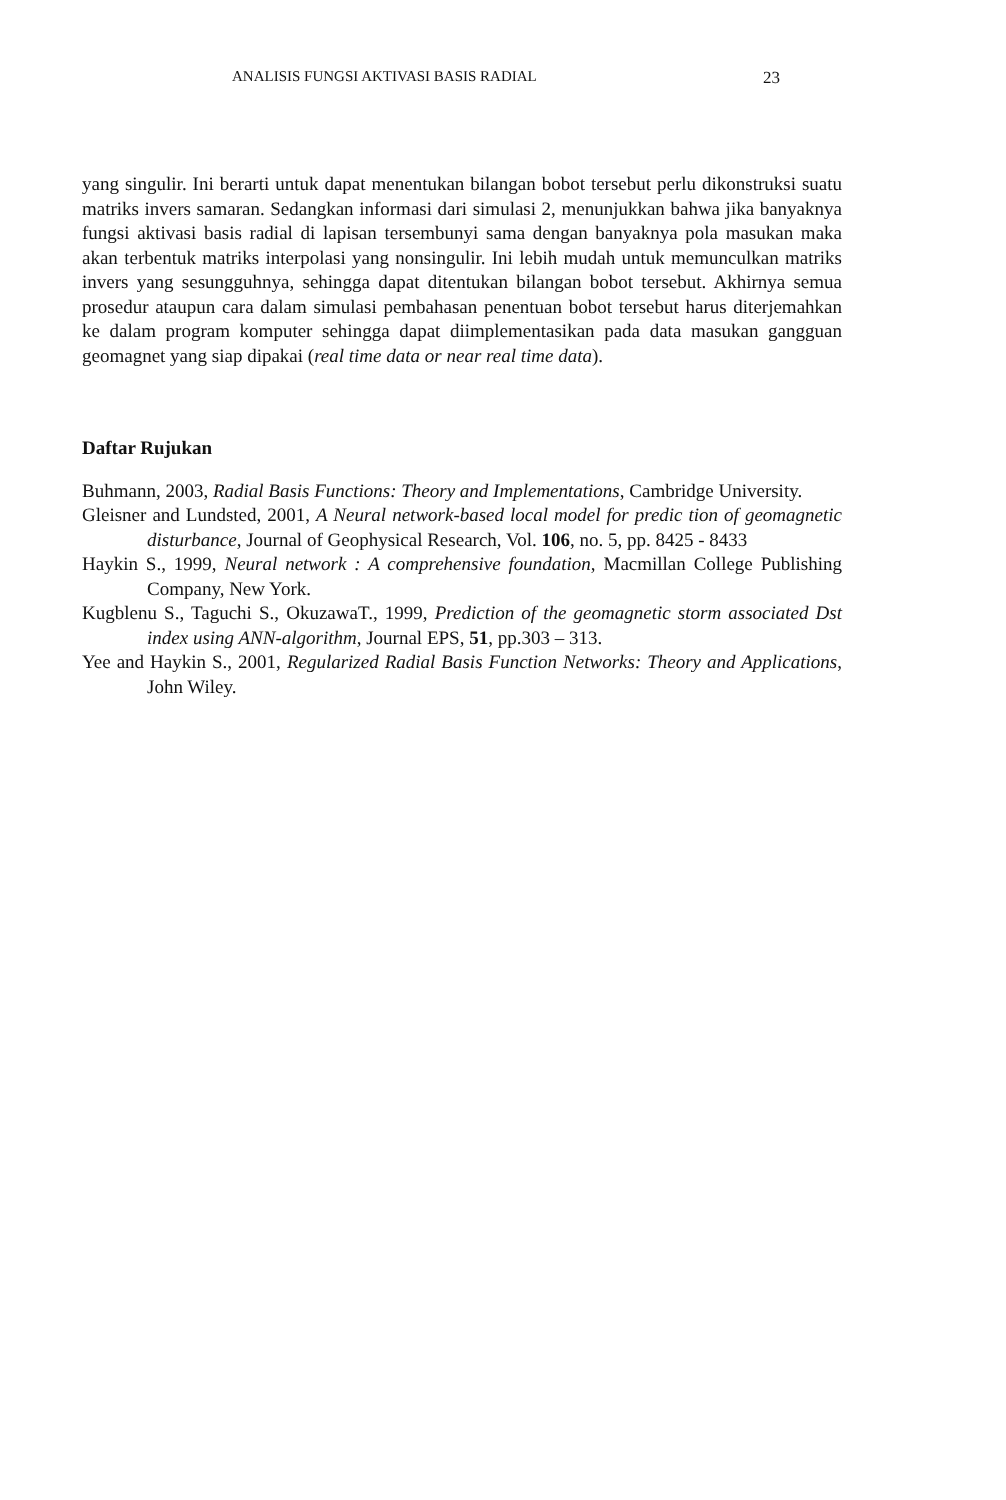ANALISIS FUNGSI AKTIVASI BASIS RADIAL 23
yang singulir. Ini berarti untuk dapat menentukan bilangan bobot tersebut perlu dikonstruksi suatu matriks invers samaran. Sedangkan informasi dari simulasi 2, menunjukkan bahwa jika banyaknya fungsi aktivasi basis radial di lapisan tersembunyi sama dengan banyaknya pola masukan maka akan terbentuk matriks interpolasi yang nonsingulir. Ini lebih mudah untuk memunculkan matriks invers yang sesungguhnya, sehingga dapat ditentukan bilangan bobot tersebut. Akhirnya semua prosedur ataupun cara dalam simulasi pembahasan penentuan bobot tersebut harus diterjemahkan ke dalam program komputer sehingga dapat diimplementasikan pada data masukan gangguan geomagnet yang siap dipakai (real time data or near real time data).
Daftar Rujukan
Buhmann, 2003, Radial Basis Functions: Theory and Implementations, Cambridge University.
Gleisner and Lundsted, 2001, A Neural network-based local model for predic tion of geomagnetic disturbance, Journal of Geophysical Research, Vol. 106, no. 5, pp. 8425 - 8433
Haykin S., 1999, Neural network : A comprehensive foundation, Macmillan College Publishing Company, New York.
Kugblenu S., Taguchi S., OkuzawaT., 1999, Prediction of the geomagnetic storm associated Dst index using ANN-algorithm, Journal EPS, 51, pp.303 – 313.
Yee and Haykin S., 2001, Regularized Radial Basis Function Networks: Theory and Applications, John Wiley.